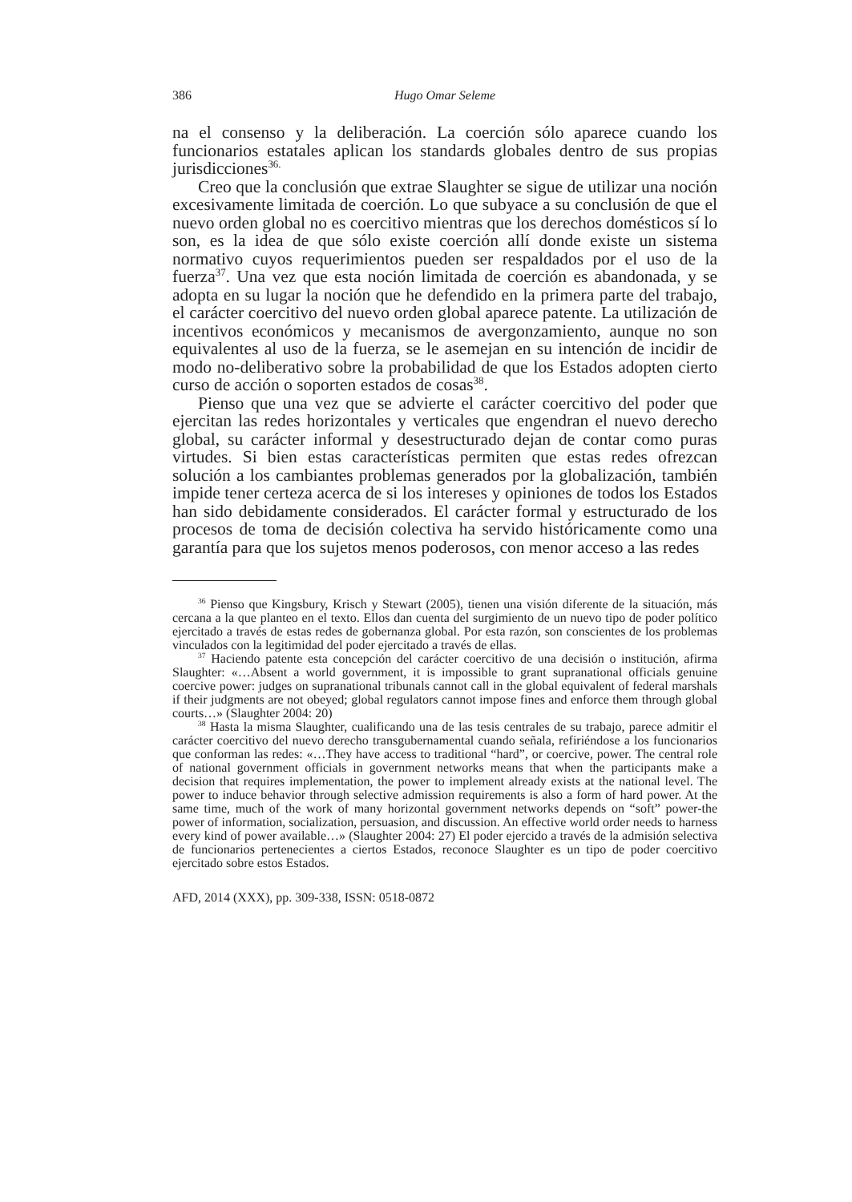386 Hugo Omar Seleme
na el consenso y la deliberación. La coerción sólo aparece cuando los funcionarios estatales aplican los standards globales dentro de sus propias jurisdicciones<sup>36.</sup>
Creo que la conclusión que extrae Slaughter se sigue de utilizar una noción excesivamente limitada de coerción. Lo que subyace a su conclusión de que el nuevo orden global no es coercitivo mientras que los derechos domésticos sí lo son, es la idea de que sólo existe coerción allí donde existe un sistema normativo cuyos requerimientos pueden ser respaldados por el uso de la fuerza<sup>37</sup>. Una vez que esta noción limitada de coerción es abandonada, y se adopta en su lugar la noción que he defendido en la primera parte del trabajo, el carácter coercitivo del nuevo orden global aparece patente. La utilización de incentivos económicos y mecanismos de avergonzamiento, aunque no son equivalentes al uso de la fuerza, se le asemejan en su intención de incidir de modo no-deliberativo sobre la probabilidad de que los Estados adopten cierto curso de acción o soporten estados de cosas<sup>38</sup>.
Pienso que una vez que se advierte el carácter coercitivo del poder que ejercitan las redes horizontales y verticales que engendran el nuevo derecho global, su carácter informal y desestructurado dejan de contar como puras virtudes. Si bien estas características permiten que estas redes ofrezcan solución a los cambiantes problemas generados por la globalización, también impide tener certeza acerca de si los intereses y opiniones de todos los Estados han sido debidamente considerados. El carácter formal y estructurado de los procesos de toma de decisión colectiva ha servido históricamente como una garantía para que los sujetos menos poderosos, con menor acceso a las redes
<sup>36</sup> Pienso que Kingsbury, Krisch y Stewart (2005), tienen una visión diferente de la situación, más cercana a la que planteo en el texto. Ellos dan cuenta del surgimiento de un nuevo tipo de poder político ejercitado a través de estas redes de gobernanza global. Por esta razón, son conscientes de los problemas vinculados con la legitimidad del poder ejercitado a través de ellas.
<sup>37</sup> Haciendo patente esta concepción del carácter coercitivo de una decisión o institución, afirma Slaughter: «…Absent a world government, it is impossible to grant supranational officials genuine coercive power: judges on supranational tribunals cannot call in the global equivalent of federal marshals if their judgments are not obeyed; global regulators cannot impose fines and enforce them through global courts…» (Slaughter 2004: 20)
<sup>38</sup> Hasta la misma Slaughter, cualificando una de las tesis centrales de su trabajo, parece admitir el carácter coercitivo del nuevo derecho transgubernamental cuando señala, refiriéndose a los funcionarios que conforman las redes: «…They have access to traditional “hard”, or coercive, power. The central role of national government officials in government networks means that when the participants make a decision that requires implementation, the power to implement already exists at the national level. The power to induce behavior through selective admission requirements is also a form of hard power. At the same time, much of the work of many horizontal government networks depends on “soft” power-the power of information, socialization, persuasion, and discussion. An effective world order needs to harness every kind of power available…» (Slaughter 2004: 27) El poder ejercido a través de la admisión selectiva de funcionarios pertenecientes a ciertos Estados, reconoce Slaughter es un tipo de poder coercitivo ejercitado sobre estos Estados.
AFD, 2014 (XXX), pp. 309-338, ISSN: 0518-0872